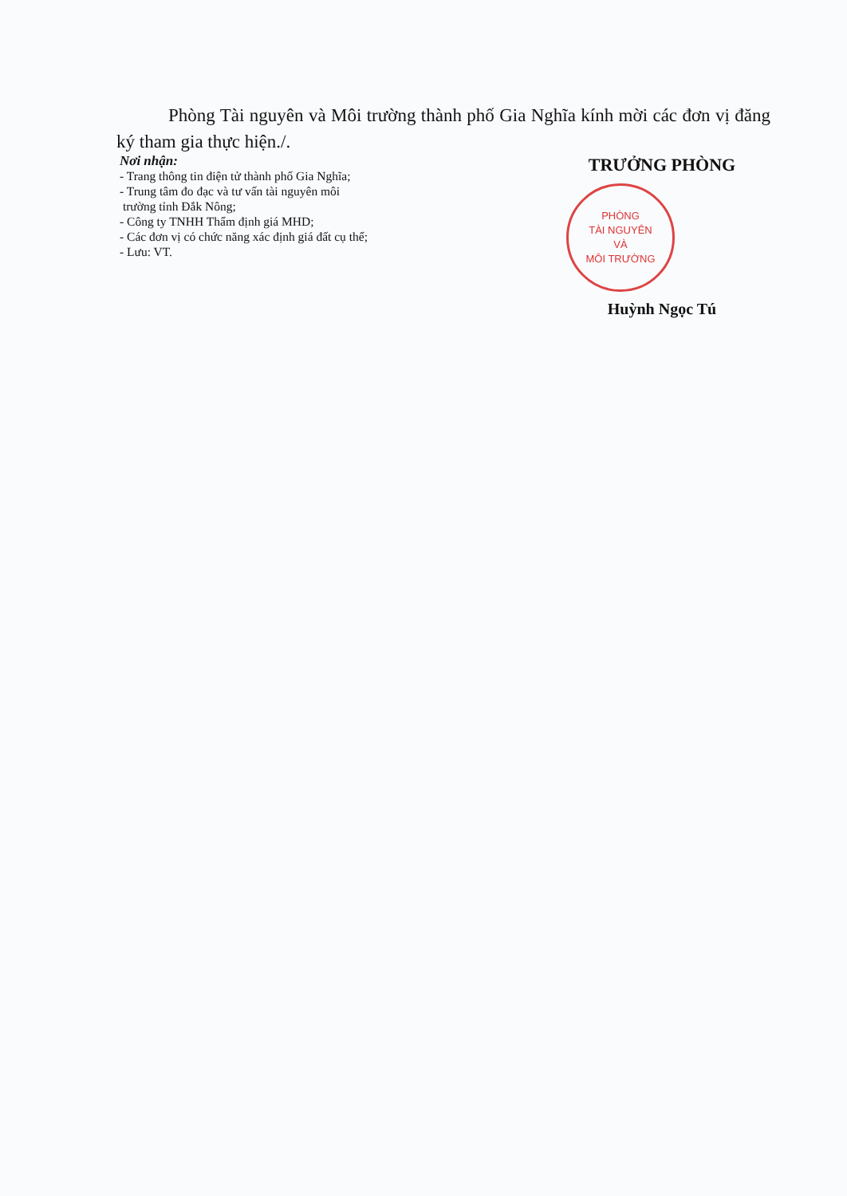Phòng Tài nguyên và Môi trường thành phố Gia Nghĩa kính mời các đơn vị đăng ký tham gia thực hiện./.
Nơi nhận:
- Trang thông tin điện tử thành phố Gia Nghĩa;
- Trung tâm đo đạc và tư vấn tài nguyên môi
trường tỉnh Đắk Nông;
- Công ty TNHH Thẩm định giá MHD;
- Các đơn vị có chức năng xác định giá đất cụ thể;
- Lưu: VT.
TRƯỞNG PHÒNG
PHÒNG
TÀI NGUYÊN
VÀ
MÔI TRƯỜNG
Huỳnh Ngọc Tú